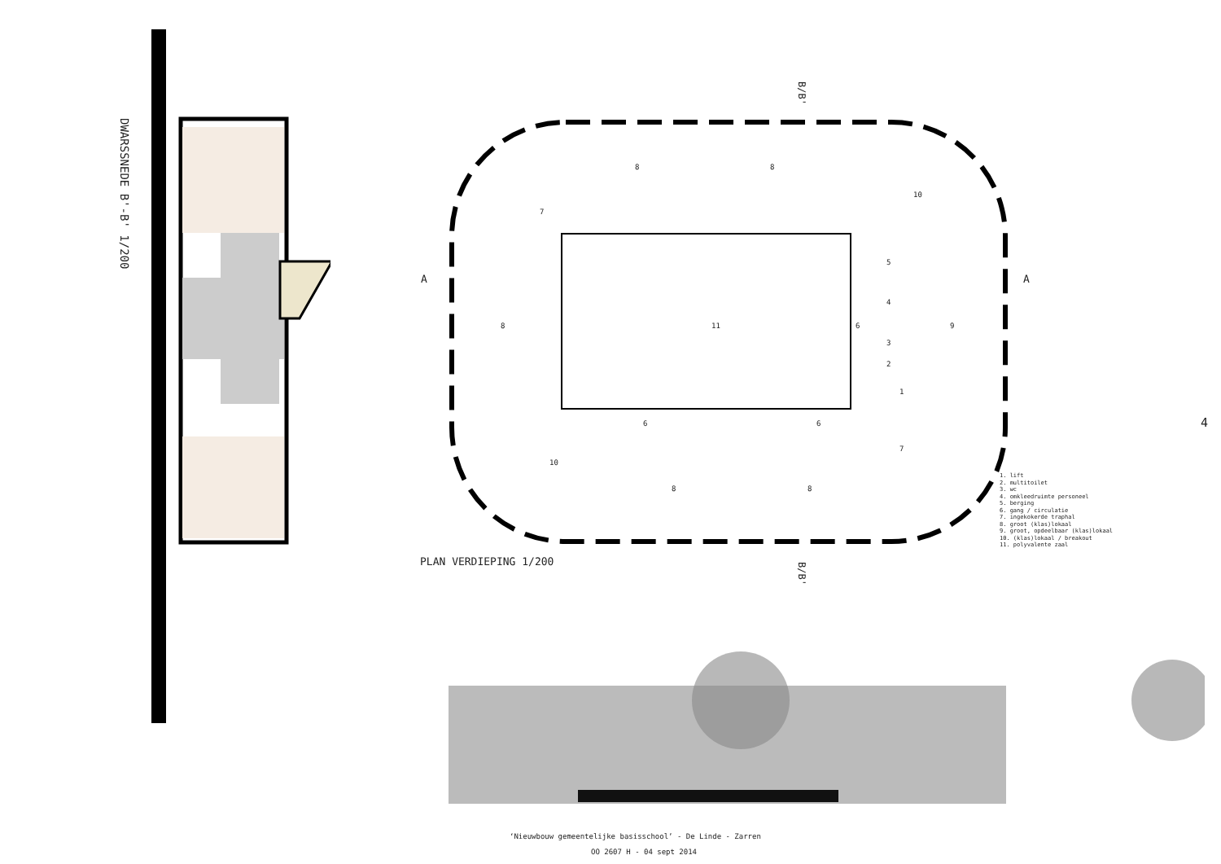DWARSSNEDE B'-B' 1/200
B/B'
B/B'
A A
8 8
10
7
5
4
8 11 6 9
3
2
1
6 6 4
7
10
8 8
1. lift
2. multitoilet
3. wc
4. omkleedruimte personeel
5. berging
6. gang / circulatie
7. ingekokerde traphal
8. groot (klas)lokaal
9. groot, opdeelbaar (klas)lokaal
10. (klas)lokaal / breakout
11. polyvalente zaal
PLAN VERDIEPING 1/200
‘Nieuwbouw gemeentelijke basisschool’ - De Linde - Zarren
OO 2607 H - 04 sept 2014